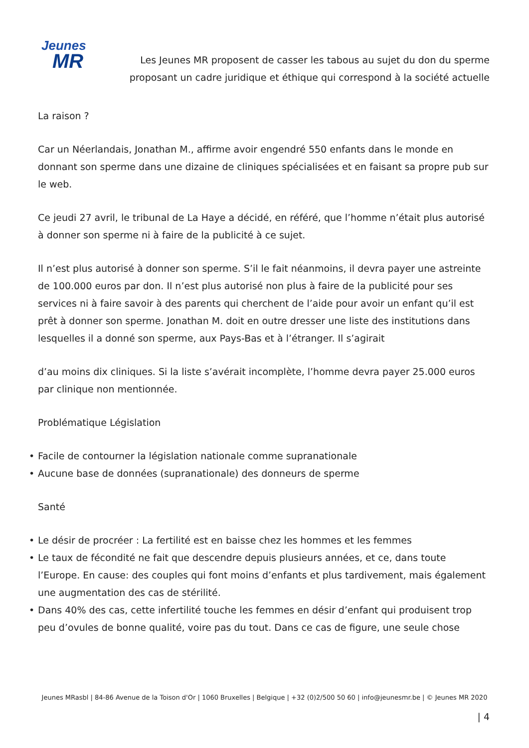Jeunes
MR
Les Jeunes MR proposent de casser les tabous au sujet du don du sperme proposant un cadre juridique et éthique qui correspond à la société actuelle
La raison ?
Car un Néerlandais, Jonathan M., affirme avoir engendré 550 enfants dans le monde en donnant son sperme dans une dizaine de cliniques spécialisées et en faisant sa propre pub sur le web.
Ce jeudi 27 avril, le tribunal de La Haye a décidé, en référé, que l’homme n’était plus autorisé à donner son sperme ni à faire de la publicité à ce sujet.
Il n’est plus autorisé à donner son sperme. S’il le fait néanmoins, il devra payer une astreinte de 100.000 euros par don. Il n’est plus autorisé non plus à faire de la publicité pour ses services ni à faire savoir à des parents qui cherchent de l’aide pour avoir un enfant qu’il est prêt à donner son sperme. Jonathan M. doit en outre dresser une liste des institutions dans lesquelles il a donné son sperme, aux Pays-Bas et à l’étranger. Il s’agirait
d’au moins dix cliniques. Si la liste s’avérait incomplète, l’homme devra payer 25.000 euros par clinique non mentionnée.
Problématique Législation
• Facile de contourner la législation nationale comme supranationale
• Aucune base de données (supranationale) des donneurs de sperme
Santé
• Le désir de procréer : La fertilité est en baisse chez les hommes et les femmes
• Le taux de fécondité ne fait que descendre depuis plusieurs années, et ce, dans toute l’Europe. En cause: des couples qui font moins d’enfants et plus tardivement, mais également une augmentation des cas de stérilité.
• Dans 40% des cas, cette infertilité touche les femmes en désir d’enfant qui produisent trop peu d’ovules de bonne qualité, voire pas du tout. Dans ce cas de figure, une seule chose
Jeunes MRasbl | 84-86 Avenue de la Toison d'Or | 1060 Bruxelles | Belgique | +32 (0)2/500 50 60 | info@jeunesmr.be | © Jeunes MR 2020
| 4